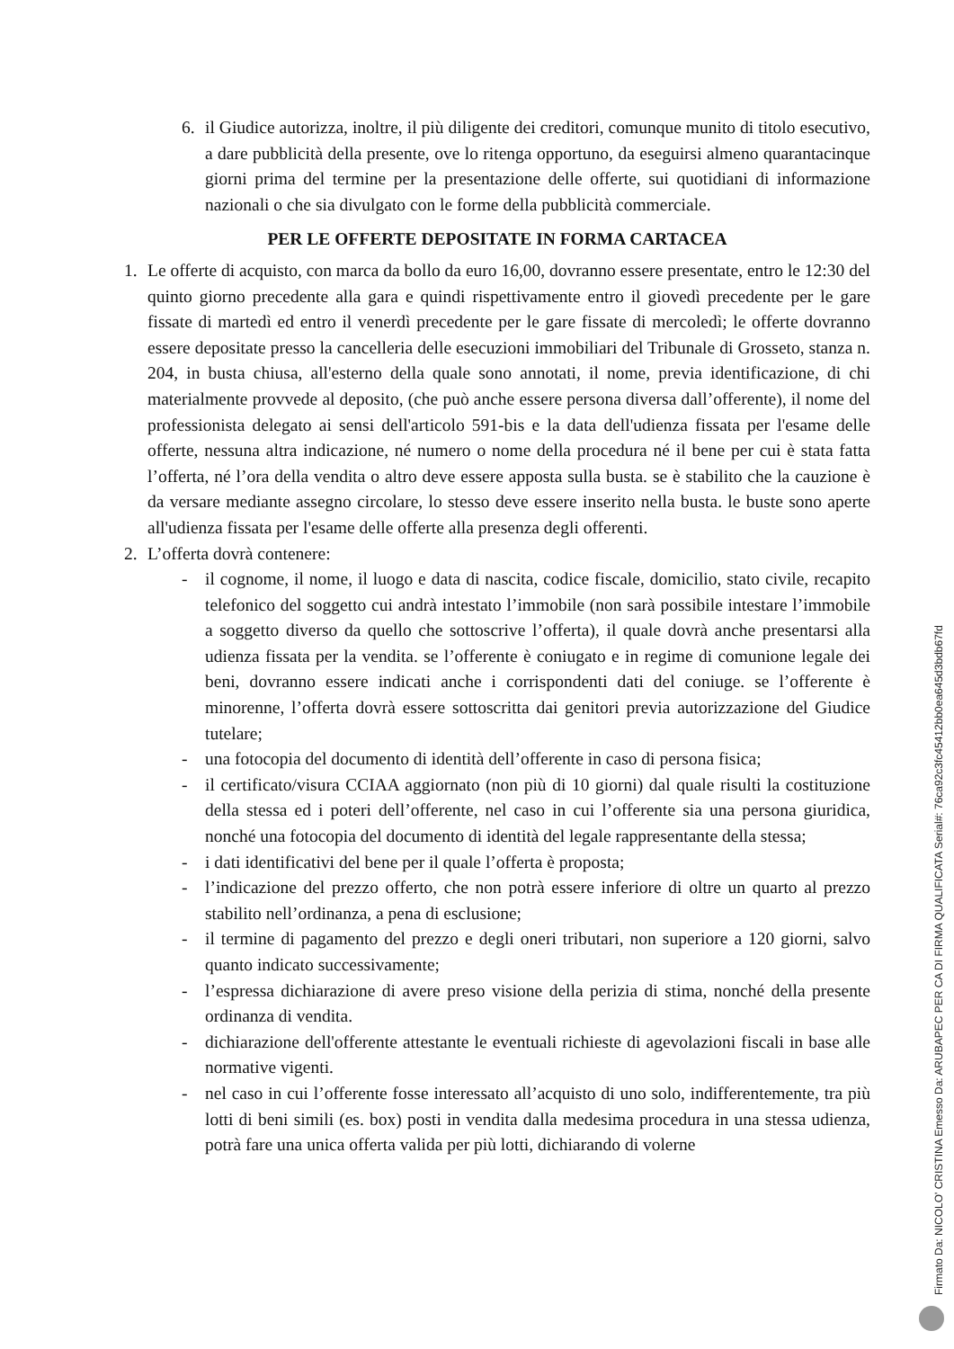6. il Giudice autorizza, inoltre, il più diligente dei creditori, comunque munito di titolo esecutivo, a dare pubblicità della presente, ove lo ritenga opportuno, da eseguirsi almeno quarantacinque giorni prima del termine per la presentazione delle offerte, sui quotidiani di informazione nazionali o che sia divulgato con le forme della pubblicità commerciale.
PER LE OFFERTE DEPOSITATE IN FORMA CARTACEA
1. Le offerte di acquisto, con marca da bollo da euro 16,00, dovranno essere presentate, entro le 12:30 del quinto giorno precedente alla gara e quindi rispettivamente entro il giovedì precedente per le gare fissate di martedì ed entro il venerdì precedente per le gare fissate di mercoledì; le offerte dovranno essere depositate presso la cancelleria delle esecuzioni immobiliari del Tribunale di Grosseto, stanza n. 204, in busta chiusa, all'esterno della quale sono annotati, il nome, previa identificazione, di chi materialmente provvede al deposito, (che può anche essere persona diversa dall’offerente), il nome del professionista delegato ai sensi dell'articolo 591-bis e la data dell'udienza fissata per l'esame delle offerte, nessuna altra indicazione, né numero o nome della procedura né il bene per cui è stata fatta l’offerta, né l’ora della vendita o altro deve essere apposta sulla busta. se è stabilito che la cauzione è da versare mediante assegno circolare, lo stesso deve essere inserito nella busta. le buste sono aperte all'udienza fissata per l'esame delle offerte alla presenza degli offerenti.
2. L’offerta dovrà contenere:
- il cognome, il nome, il luogo e data di nascita, codice fiscale, domicilio, stato civile, recapito telefonico del soggetto cui andrà intestato l’immobile (non sarà possibile intestare l’immobile a soggetto diverso da quello che sottoscrive l’offerta), il quale dovrà anche presentarsi alla udienza fissata per la vendita. se l’offerente è coniugato e in regime di comunione legale dei beni, dovranno essere indicati anche i corrispondenti dati del coniuge. se l’offerente è minorenne, l’offerta dovrà essere sottoscritta dai genitori previa autorizzazione del Giudice tutelare;
- una fotocopia del documento di identità dell’offerente in caso di persona fisica;
- il certificato/visura CCIAA aggiornato (non più di 10 giorni) dal quale risulti la costituzione della stessa ed i poteri dell’offerente, nel caso in cui l’offerente sia una persona giuridica, nonché una fotocopia del documento di identità del legale rappresentante della stessa;
- i dati identificativi del bene per il quale l’offerta è proposta;
- l’indicazione del prezzo offerto, che non potrà essere inferiore di oltre un quarto al prezzo stabilito nell’ordinanza, a pena di esclusione;
- il termine di pagamento del prezzo e degli oneri tributari, non superiore a 120 giorni, salvo quanto indicato successivamente;
- l’espressa dichiarazione di avere preso visione della perizia di stima, nonché della presente ordinanza di vendita.
- dichiarazione dell'offerente attestante le eventuali richieste di agevolazioni fiscali in base alle normative vigenti.
- nel caso in cui l’offerente fosse interessato all’acquisto di uno solo, indifferentemente, tra più lotti di beni simili (es. box) posti in vendita dalla medesima procedura in una stessa udienza, potrà fare una unica offerta valida per più lotti, dichiarando di volerne
Firmato Da: NICOLO' CRISTINA Emesso Da: ARUBAPEC PER CA DI FIRMA QUALIFICATA Serial#: 76ca92c3fc45412bb0ea645d3bdb67fd